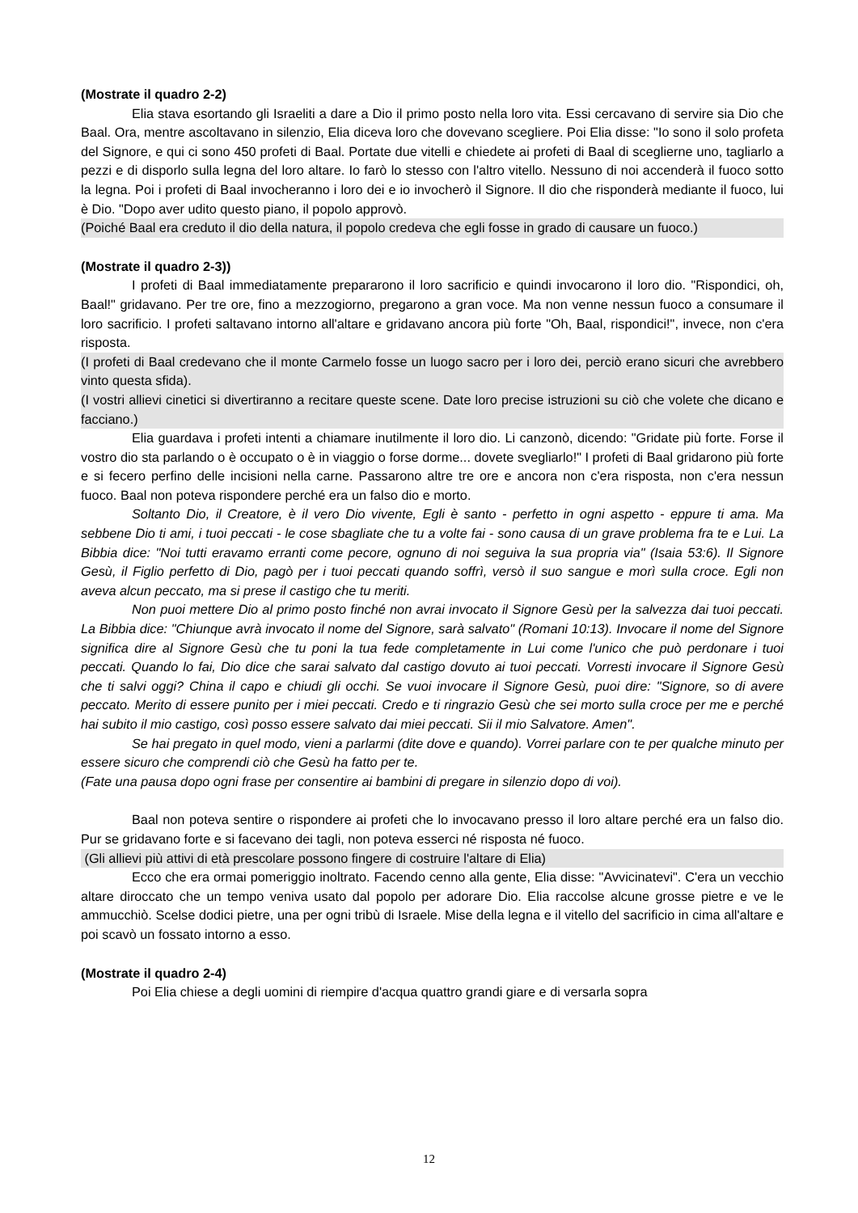(Mostrate il quadro 2-2)
Elia stava esortando gli Israeliti a dare a Dio il primo posto nella loro vita. Essi cercavano di servire sia Dio che Baal. Ora, mentre ascoltavano in silenzio, Elia diceva loro che dovevano scegliere. Poi Elia disse: "Io sono il solo profeta del Signore, e qui ci sono 450 profeti di Baal. Portate due vitelli e chiedete ai profeti di Baal di sceglierne uno, tagliarlo a pezzi e di disporlo sulla legna del loro altare. Io farò lo stesso con l'altro vitello. Nessuno di noi accenderà il fuoco sotto la legna. Poi i profeti di Baal invocheranno i loro dei e io invocherò il Signore. Il dio che risponderà mediante il fuoco, lui è Dio. "Dopo aver udito questo piano, il popolo approvò.
(Poiché Baal era creduto il dio della natura, il popolo credeva che egli fosse in grado di causare un fuoco.)
(Mostrate il quadro 2-3))
I profeti di Baal immediatamente prepararono il loro sacrificio e quindi invocarono il loro dio. "Rispondici, oh, Baal!" gridavano. Per tre ore, fino a mezzogiorno, pregarono a gran voce. Ma non venne nessun fuoco a consumare il loro sacrificio. I profeti saltavano intorno all'altare e gridavano ancora più forte "Oh, Baal, rispondici!", invece, non c'era risposta.
(I profeti di Baal credevano che il monte Carmelo fosse un luogo sacro per i loro dei, perciò erano sicuri che avrebbero vinto questa sfida).
(I vostri allievi cinetici si divertiranno a recitare queste scene. Date loro precise istruzioni su ciò che volete che dicano e facciano.)
Elia guardava i profeti intenti a chiamare inutilmente il loro dio. Li canzonò, dicendo: "Gridate più forte. Forse il vostro dio sta parlando o è occupato o è in viaggio o forse dorme... dovete svegliarlo!" I profeti di Baal gridarono più forte e si fecero perfino delle incisioni nella carne. Passarono altre tre ore e ancora non c'era risposta, non c'era nessun fuoco. Baal non poteva rispondere perché era un falso dio e morto.
Soltanto Dio, il Creatore, è il vero Dio vivente, Egli è santo - perfetto in ogni aspetto - eppure ti ama. Ma sebbene Dio ti ami, i tuoi peccati - le cose sbagliate che tu a volte fai - sono causa di un grave problema fra te e Lui. La Bibbia dice: "Noi tutti eravamo erranti come pecore, ognuno di noi seguiva la sua propria via" (Isaia 53:6). Il Signore Gesù, il Figlio perfetto di Dio, pagò per i tuoi peccati quando soffrì, versò il suo sangue e morì sulla croce. Egli non aveva alcun peccato, ma si prese il castigo che tu meriti.
Non puoi mettere Dio al primo posto finché non avrai invocato il Signore Gesù per la salvezza dai tuoi peccati. La Bibbia dice: "Chiunque avrà invocato il nome del Signore, sarà salvato" (Romani 10:13). Invocare il nome del Signore significa dire al Signore Gesù che tu poni la tua fede completamente in Lui come l'unico che può perdonare i tuoi peccati. Quando lo fai, Dio dice che sarai salvato dal castigo dovuto ai tuoi peccati. Vorresti invocare il Signore Gesù che ti salvi oggi? China il capo e chiudi gli occhi. Se vuoi invocare il Signore Gesù, puoi dire: "Signore, so di avere peccato. Merito di essere punito per i miei peccati. Credo e ti ringrazio Gesù che sei morto sulla croce per me e perché hai subito il mio castigo, così posso essere salvato dai miei peccati. Sii il mio Salvatore. Amen".
Se hai pregato in quel modo, vieni a parlarmi (dite dove e quando). Vorrei parlare con te per qualche minuto per essere sicuro che comprendi ciò che Gesù ha fatto per te.
(Fate una pausa dopo ogni frase per consentire ai bambini di pregare in silenzio dopo di voi).
Baal non poteva sentire o rispondere ai profeti che lo invocavano presso il loro altare perché era un falso dio. Pur se gridavano forte e si facevano dei tagli, non poteva esserci né risposta né fuoco.
(Gli allievi più attivi di età prescolare possono fingere di costruire l'altare di Elia)
Ecco che era ormai pomeriggio inoltrato. Facendo cenno alla gente, Elia disse: "Avvicinatevi". C'era un vecchio altare diroccato che un tempo veniva usato dal popolo per adorare Dio. Elia raccolse alcune grosse pietre e ve le ammucchiò. Scelse dodici pietre, una per ogni tribù di Israele. Mise della legna e il vitello del sacrificio in cima all'altare e poi scavò un fossato intorno a esso.
(Mostrate il quadro 2-4)
Poi Elia chiese a degli uomini di riempire d'acqua quattro grandi giare e di versarla sopra
12